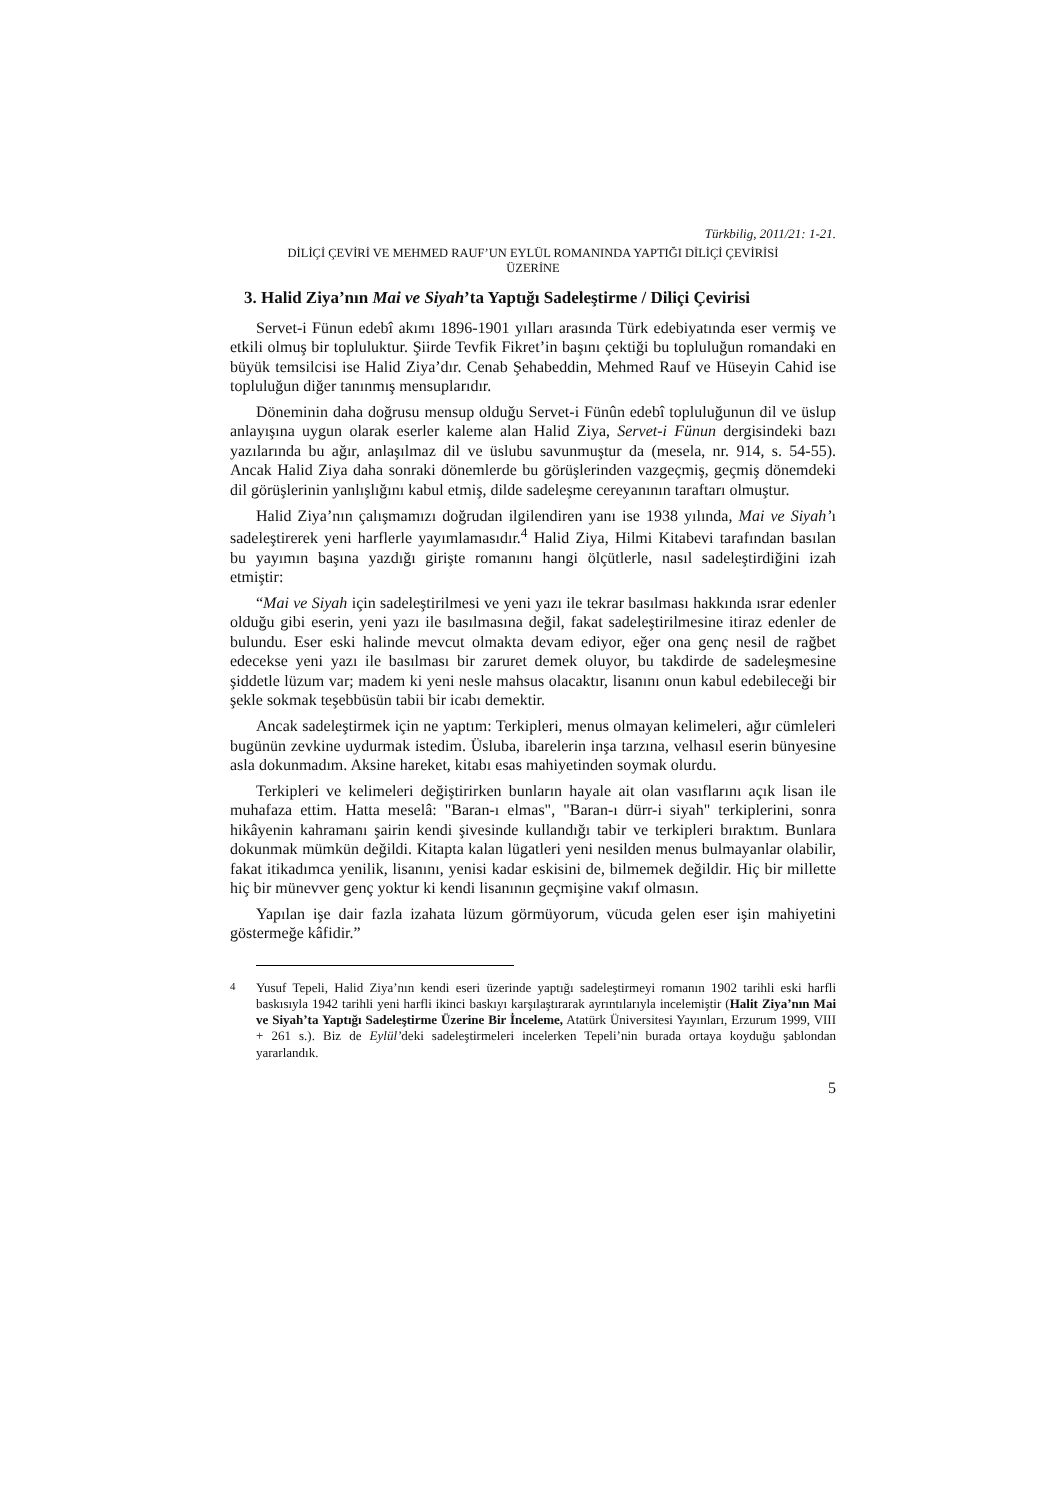Türkbilig, 2011/21: 1-21.
DİLİÇİ ÇEVİRİ VE MEHMED RAUF’UN EYLÜL ROMANINDA YAPTIĞI DİLİÇİ ÇEVİRİSİ
ÜZERİNE
3. Halid Ziya’nın Mai ve Siyah’ta Yaptığı Sadeleştirme / Diliçi Çevirisi
Servet-i Fünun edebî akımı 1896-1901 yılları arasında Türk edebiyatında eser vermiş ve etkili olmuş bir topluluktur. Şiirde Tevfik Fikret’in başını çektiği bu topluluğun romandaki en büyük temsilcisi ise Halid Ziya’dır. Cenab Şehabeddin, Mehmed Rauf ve Hüseyin Cahid ise topluluğun diğer tanınmış mensuplarıdır.
Döneminin daha doğrusu mensup olduğu Servet-i Fünûn edebî topluluğunun dil ve üslup anlayışına uygun olarak eserler kaleme alan Halid Ziya, Servet-i Fünun dergisindeki bazı yazılarında bu ağır, anlaşılmaz dil ve üslubu savunmuştur da (mesela, nr. 914, s. 54-55). Ancak Halid Ziya daha sonraki dönemlerde bu görüşlerinden vazgeçmiş, geçmiş dönemdeki dil görüşlerinin yanlışlığını kabul etmiş, dilde sadeleşme cereyanının taraftarı olmuştur.
Halid Ziya’nın çalışmamızı doğrudan ilgilendiren yanı ise 1938 yılında, Mai ve Siyah’ı sadeleştirerek yeni harflerle yayımlamasıdır.<sup>4</sup> Halid Ziya, Hilmi Kitabevi tarafından basılan bu yayımın başına yazdığı girişte romanını hangi ölçütlerle, nasıl sadeleştirdiğini izah etmiştir:
“Mai ve Siyah için sadeleştirilmesi ve yeni yazı ile tekrar basılması hakkında ısrar edenler olduğu gibi eserin, yeni yazı ile basılmasına değil, fakat sadeleştirilmesine itiraz edenler de bulundu. Eser eski halinde mevcut olmakta devam ediyor, eğer ona genç nesil de rağbet edecekse yeni yazı ile basılması bir zaruret demek oluyor, bu takdirde de sadeleşmesine şiddetle lüzum var; madem ki yeni nesle mahsus olacaktır, lisanını onun kabul edebileceği bir şekle sokmak teşebbüsün tabii bir icabı demektir.
Ancak sadeleştirmek için ne yaptım: Terkipleri, menus olmayan kelimeleri, ağır cümleleri bugünün zevkine uydurmak istedim. Üsluba, ibarelerin inşa tarzına, velhasıl eserin bünyesine asla dokunmadım. Aksine hareket, kitabı esas mahiyetinden soymak olurdu.
Terkipleri ve kelimeleri değiştirirken bunların hayale ait olan vasıflarını açık lisan ile muhafaza ettim. Hatta meselâ: "Baran-ı elmas", "Baran-ı dürr-i siyah" terkiplerini, sonra hikâyenin kahramanı şairin kendi şivesinde kullandığı tabir ve terkipleri bıraktım. Bunlara dokunmak mümkün değildi. Kitapta kalan lügatleri yeni nesilden menus bulmayanlar olabilir, fakat itikadımca yenilik, lisanını, yenisi kadar eskisini de, bilmemek değildir. Hiç bir millette hiç bir münevver genç yoktur ki kendi lisanının geçmişine vakıf olmasın.
Yapılan işe dair fazla izahata lüzum görmüyorum, vücuda gelen eser işin mahiyetini göstermeğe kâfidir.”
<sup>4</sup> Yusuf Tepeli, Halid Ziya’nın kendi eseri üzerinde yaptığı sadeleştirmeyi romanın 1902 tarihli eski harfli baskısıyla 1942 tarihli yeni harfli ikinci baskıyı karşılaştırarak ayrıntılarıyla incelemiştir (Halit Ziya’nın Mai ve Siyah’ta Yaptığı Sadeleştirme Üzerine Bir İnceleme, Atatürk Üniversitesi Yayınları, Erzurum 1999, VIII + 261 s.). Biz de Eylül’deki sadeleştirmeleri incelerken Tepeli’nin burada ortaya koyduğu şablondan yararlandık.
5